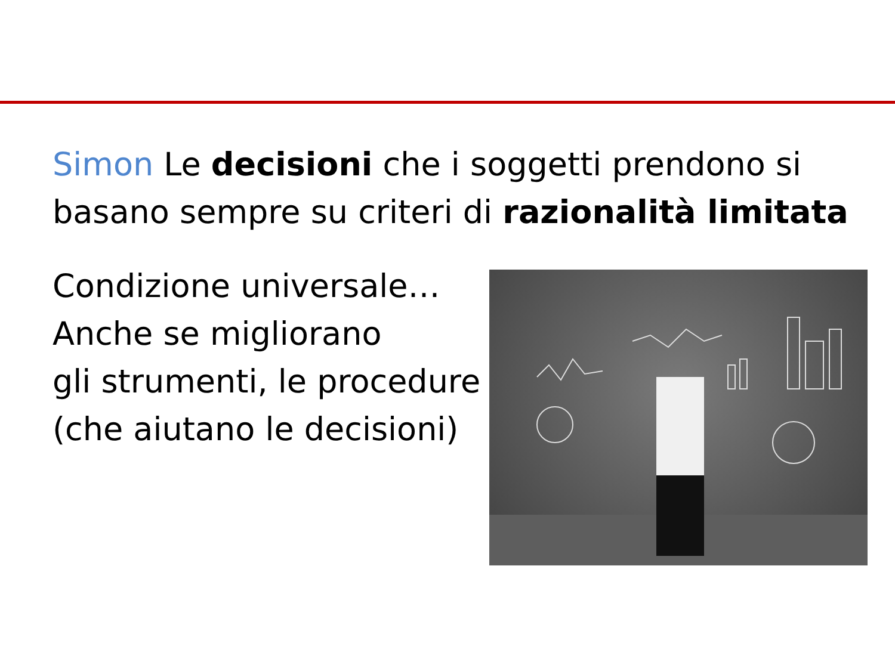Simon Le decisioni che i soggetti prendono si basano sempre su criteri di razionalità limitata
Condizione universale…
Anche se migliorano
gli strumenti, le procedure
(che aiutano le decisioni)